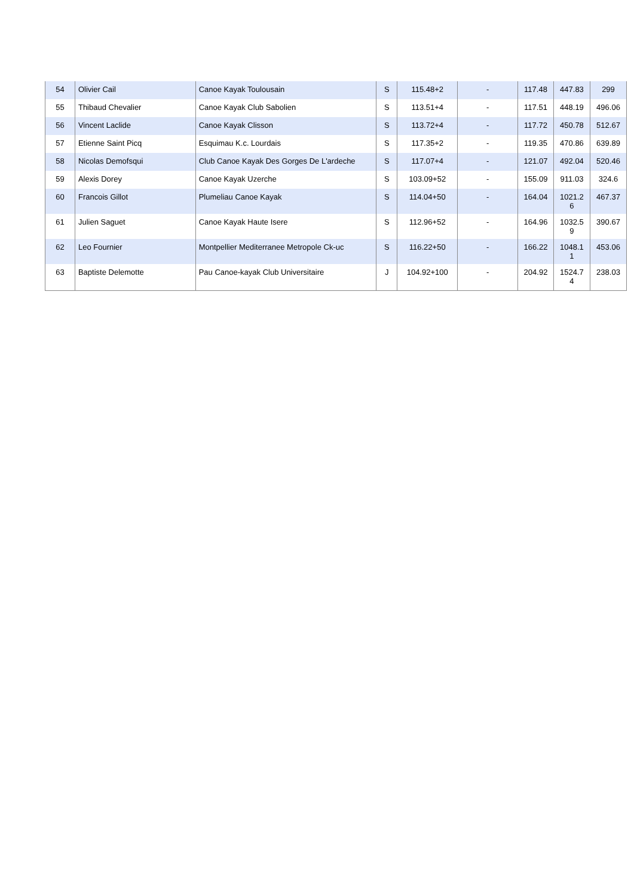| 54 | Olivier Cail | Canoe Kayak Toulousain | S | 115.48+2 | - | 117.48 | 447.83 | 299 |
| 55 | Thibaud Chevalier | Canoe Kayak Club Sabolien | S | 113.51+4 | - | 117.51 | 448.19 | 496.06 |
| 56 | Vincent Laclide | Canoe Kayak Clisson | S | 113.72+4 | - | 117.72 | 450.78 | 512.67 |
| 57 | Etienne Saint Picq | Esquimau K.c. Lourdais | S | 117.35+2 | - | 119.35 | 470.86 | 639.89 |
| 58 | Nicolas Demofsqui | Club Canoe Kayak Des Gorges De L'ardeche | S | 117.07+4 | - | 121.07 | 492.04 | 520.46 |
| 59 | Alexis Dorey | Canoe Kayak Uzerche | S | 103.09+52 | - | 155.09 | 911.03 | 324.6 |
| 60 | Francois Gillot | Plumeliau Canoe Kayak | S | 114.04+50 | - | 164.04 | 1021.2 6 | 467.37 |
| 61 | Julien Saguet | Canoe Kayak Haute Isere | S | 112.96+52 | - | 164.96 | 1032.5 9 | 390.67 |
| 62 | Leo Fournier | Montpellier Mediterranee Metropole Ck-uc | S | 116.22+50 | - | 166.22 | 1048.1 1 | 453.06 |
| 63 | Baptiste Delemotte | Pau Canoe-kayak Club Universitaire | J | 104.92+100 | - | 204.92 | 1524.7 4 | 238.03 |